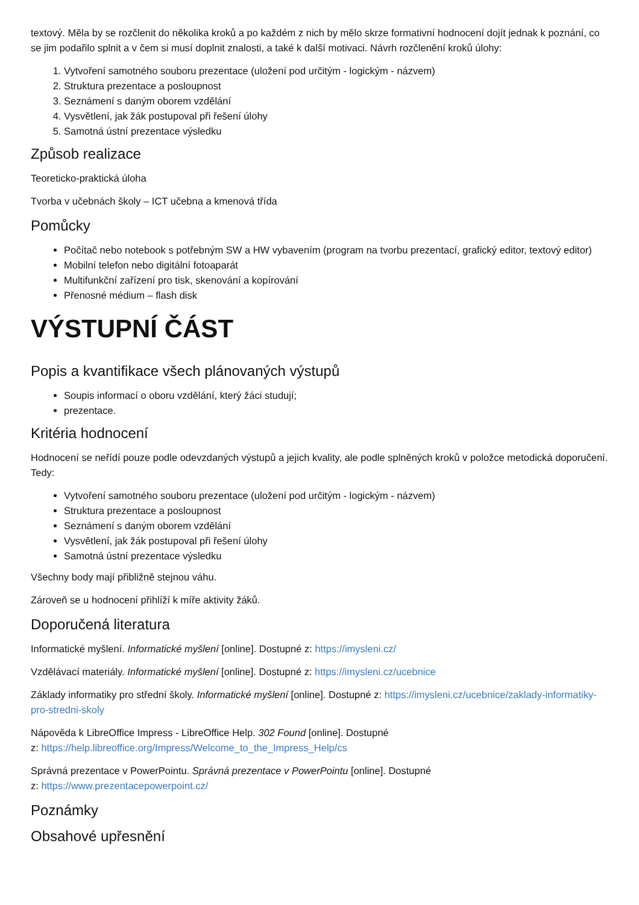textový. Měla by se rozčlenit do několika kroků a po každém z nich by mělo skrze formativní hodnocení dojít jednak k poznání, co se jim podařilo splnit a v čem si musí doplnit znalosti, a také k další motivaci. Návrh rozčlenění kroků úlohy:
1. Vytvoření samotného souboru prezentace (uložení pod určitým - logickým - názvem)
2. Struktura prezentace a posloupnost
3. Seznámení s daným oborem vzdělání
4. Vysvětlení, jak žák postupoval při řešení úlohy
5. Samotná ústní prezentace výsledku
Způsob realizace
Teoreticko-praktická úloha
Tvorba v učebnách školy – ICT učebna a kmenová třída
Pomůcky
Počítač nebo notebook s potřebným SW a HW vybavením (program na tvorbu prezentací, grafický editor, textový editor)
Mobilní telefon nebo digitální fotoaparát
Multifunkční zařízení pro tisk, skenování a kopírování
Přenosné médium – flash disk
VÝSTUPNÍ ČÁST
Popis a kvantifikace všech plánovaných výstupů
Soupis informací o oboru vzdělání, který žáci studují;
prezentace.
Kritéria hodnocení
Hodnocení se neřídí pouze podle odevzdaných výstupů a jejich kvality, ale podle splněných kroků v položce metodická doporučení. Tedy:
Vytvoření samotného souboru prezentace (uložení pod určitým - logickým - názvem)
Struktura prezentace a posloupnost
Seznámení s daným oborem vzdělání
Vysvětlení, jak žák postupoval při řešení úlohy
Samotná ústní prezentace výsledku
Všechny body mají přibližně stejnou váhu.
Zároveň se u hodnocení přihlíží k míře aktivity žáků.
Doporučená literatura
Informatické myšlení. Informatické myšlení [online]. Dostupné z: https://imysleni.cz/
Vzdělávací materiály. Informatické myšlení [online]. Dostupné z: https://imysleni.cz/ucebnice
Základy informatiky pro střední školy. Informatické myšlení [online]. Dostupné z: https://imysleni.cz/ucebnice/zaklady-informatiky-pro-stredni-skoly
Nápověda k LibreOffice Impress - LibreOffice Help. 302 Found [online]. Dostupné
z: https://help.libreoffice.org/Impress/Welcome_to_the_Impress_Help/cs
Správná prezentace v PowerPointu. Správná prezentace v PowerPointu [online]. Dostupné
z: https://www.prezentacepowerpoint.cz/
Poznámky
Obsahové upřesnění